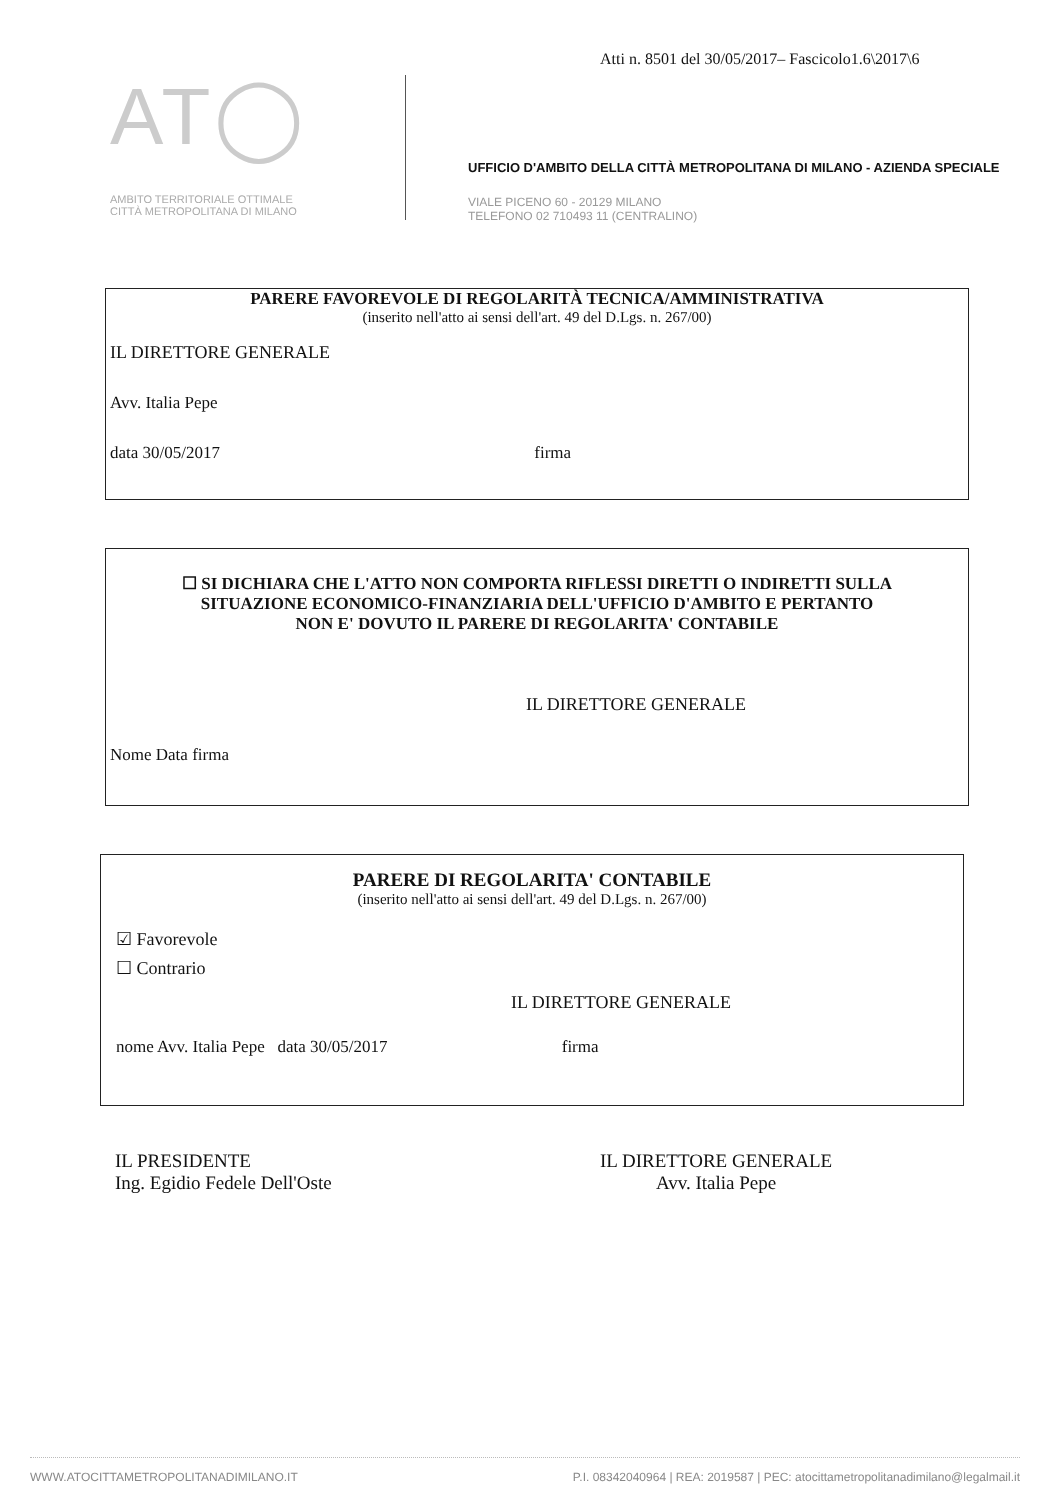Atti n. 8501 del 30/05/2017– Fascicolo1.6\2017\6
AT◯
AMBITO TERRITORIALE OTTIMALE
CITTÀ METROPOLITANA DI MILANO
UFFICIO D'AMBITO DELLA CITTÀ METROPOLITANA DI MILANO - AZIENDA SPECIALE
VIALE PICENO 60 - 20129 MILANO
TELEFONO 02 710493 11 (CENTRALINO)
PARERE FAVOREVOLE DI REGOLARITÀ TECNICA/AMMINISTRATIVA
(inserito nell'atto ai sensi dell'art. 49 del D.Lgs. n. 267/00)
IL DIRETTORE GENERALE
Avv. Italia Pepe
data 30/05/2017 firma
☐ SI DICHIARA CHE L'ATTO NON COMPORTA RIFLESSI DIRETTI O INDIRETTI SULLA
SITUAZIONE ECONOMICO-FINANZIARIA DELL'UFFICIO D'AMBITO E PERTANTO
NON E' DOVUTO IL PARERE DI REGOLARITA' CONTABILE
IL DIRETTORE GENERALE
Nome Data firma
PARERE DI REGOLARITA' CONTABILE
(inserito nell'atto ai sensi dell'art. 49 del D.Lgs. n. 267/00)
☑ Favorevole
☐ Contrario
IL DIRETTORE GENERALE
nome Avv. Italia Pepe data 30/05/2017 firma
IL PRESIDENTE
Ing. Egidio Fedele Dell'Oste
IL DIRETTORE GENERALE
Avv. Italia Pepe
WWW.ATOCITTAMETROPOLITANADIMILANO.IT P.I. 08342040964 | REA: 2019587 | PEC: atocittametropolitanadimilano@legalmail.it